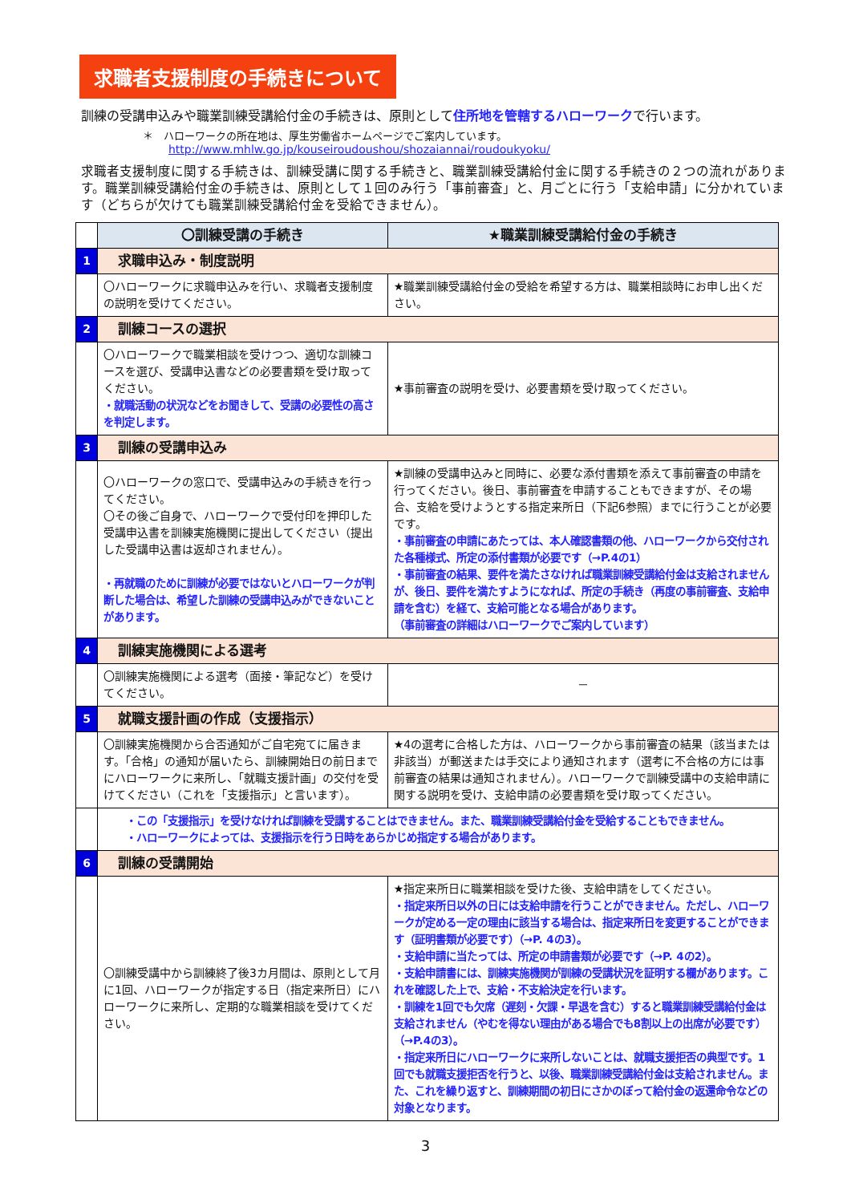求職者支援制度の手続きについて
訓練の受講申込みや職業訓練受講給付金の手続きは、原則として住所地を管轄するハローワークで行います。
＊　ハローワークの所在地は、厚生労働省ホームページでご案内しています。
http://www.mhlw.go.jp/kouseiroudoushou/shozaiannai/roudoukyoku/
求職者支援制度に関する手続きは、訓練受講に関する手続きと、職業訓練受講給付金に関する手続きの２つの流れがあります。職業訓練受講給付金の手続きは、原則として１回のみ行う「事前審査」と、月ごとに行う「支給申請」に分かれています（どちらが欠けても職業訓練受講給付金を受給できません）。
| | 〇訓練受講の手続き | ★職業訓練受講給付金の手続き |
| 1 | 求職申込み・制度説明 | |
| | 〇ハローワークに求職申込みを行い、求職者支援制度の説明を受けてください。 | ★職業訓練受講給付金の受給を希望する方は、職業相談時にお申し出ください。 |
| 2 | 訓練コースの選択 | |
| | 〇ハローワークで職業相談を受けつつ、適切な訓練コースを選び、受講申込書などの必要書類を受け取ってください。 ・就職活動の状況などをお聞きして、受講の必要性の高さを判定します。 | ★事前審査の説明を受け、必要書類を受け取ってください。 |
| 3 | 訓練の受講申込み | |
| | 〇ハローワークの窓口で、受講申込みの手続きを行ってください。 〇その後ご自身で、ハローワークで受付印を押印した受講申込書を訓練実施機関に提出してください（提出した受講申込書は返却されません）。 ・再就職のために訓練が必要ではないとハローワークが判断した場合は、希望した訓練の受講申込みができないことがあります。 | ★訓練の受講申込みと同時に、必要な添付書類を添えて事前審査の申請を行ってください。後日、事前審査を申請することもできますが、その場合、支給を受けようとする指定来所日（下記6参照）までに行うことが必要です。 ・事前審査の申請にあたっては、本人確認書類の他、ハローワークから交付された各種様式、所定の添付書類が必要です（→P.4の1） ・事前審査の結果、要件を満たさなければ職業訓練受講給付金は支給されませんが、後日、要件を満たすようになれば、所定の手続き（再度の事前審査、支給申請を含む）を経て、支給可能となる場合があります。 （事前審査の詳細はハローワークでご案内しています） |
| 4 | 訓練実施機関による選考 | |
| | 〇訓練実施機関による選考（面接・筆記など）を受けてください。 | － |
| 5 | 就職支援計画の作成（支援指示） | |
| | 〇訓練実施機関から合否通知がご自宅宛てに届きます。「合格」の通知が届いたら、訓練開始日の前日までにハローワークに来所し、「就職支援計画」の交付を受けてください（これを「支援指示」と言います）。 | ★4の選考に合格した方は、ハローワークから事前審査の結果（該当または非該当）が郵送または手交により通知されます（選考に不合格の方には事前審査の結果は通知されません）。ハローワークで訓練受講中の支給申請に関する説明を受け、支給申請の必要書類を受け取ってください。 |
| | ・この「支援指示」を受けなければ訓練を受講することはできません。また、職業訓練受講給付金を受給することもできません。 ・ハローワークによっては、支援指示を行う日時をあらかじめ指定する場合があります。 | |
| 6 | 訓練の受講開始 | |
| | 〇訓練受講中から訓練終了後3カ月間は、原則として月に1回、ハローワークが指定する日（指定来所日）にハローワークに来所し、定期的な職業相談を受けてください。 | ★指定来所日に職業相談を受けた後、支給申請をしてください。 ・指定来所日以外の日には支給申請を行うことができません。ただし、ハローワークが定める一定の理由に該当する場合は、指定来所日を変更することができます（証明書類が必要です）（→P. 4の3）。 ・支給申請に当たっては、所定の申請書類が必要です（→P. 4の2）。 ・支給申請書には、訓練実施機関が訓練の受講状況を証明する欄があります。これを確認した上で、支給・不支給決定を行います。 ・訓練を1回でも欠席（遅刻・欠課・早退を含む）すると職業訓練受講給付金は支給されません（やむを得ない理由がある場合でも8割以上の出席が必要です）（→P.4の3）。 ・指定来所日にハローワークに来所しないことは、就職支援拒否の典型です。1回でも就職支援拒否を行うと、以後、職業訓練受講給付金は支給されません。また、これを繰り返すと、訓練期間の初日にさかのぼって給付金の返還命令などの対象となります。 |
3